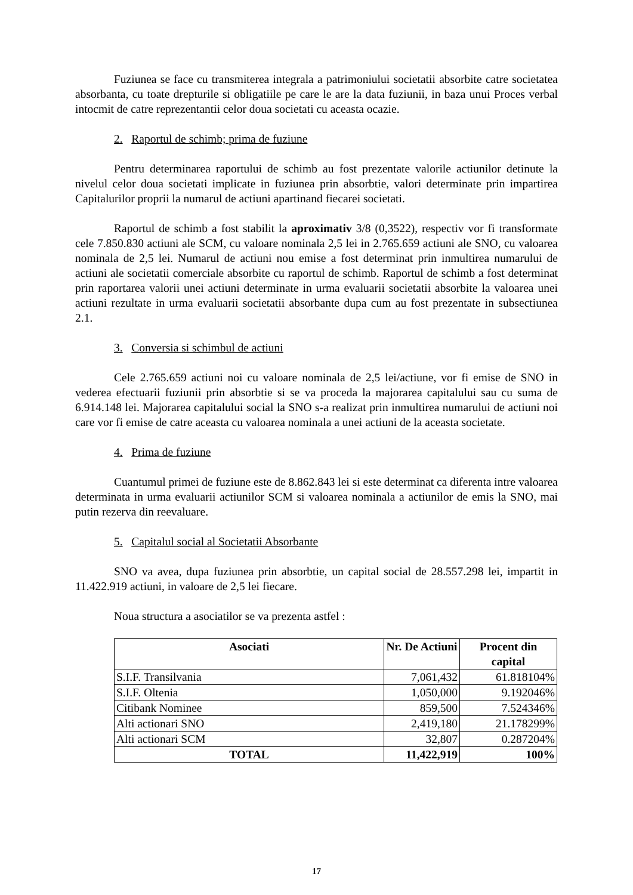Fuziunea se face cu transmiterea integrala a patrimoniului societatii absorbite catre societatea absorbanta, cu toate drepturile si obligatiile pe care le are la data fuziunii, in baza unui Proces verbal intocmit de catre reprezentantii celor doua societati cu aceasta ocazie.
2. Raportul de schimb; prima de fuziune
Pentru determinarea raportului de schimb au fost prezentate valorile actiunilor detinute la nivelul celor doua societati implicate in fuziunea prin absorbtie, valori determinate prin impartirea Capitalurilor proprii la numarul de actiuni apartinand fiecarei societati.
Raportul de schimb a fost stabilit la aproximativ 3/8 (0,3522), respectiv vor fi transformate cele 7.850.830 actiuni ale SCM, cu valoare nominala 2,5 lei in 2.765.659 actiuni ale SNO, cu valoarea nominala de 2,5 lei. Numarul de actiuni nou emise a fost determinat prin inmultirea numarului de actiuni ale societatii comerciale absorbite cu raportul de schimb. Raportul de schimb a fost determinat prin raportarea valorii unei actiuni determinate in urma evaluarii societatii absorbite la valoarea unei actiuni rezultate in urma evaluarii societatii absorbante dupa cum au fost prezentate in subsectiunea 2.1.
3. Conversia si schimbul de actiuni
Cele 2.765.659 actiuni noi cu valoare nominala de 2,5 lei/actiune, vor fi emise de SNO in vederea efectuarii fuziunii prin absorbtie si se va proceda la majorarea capitalului sau cu suma de 6.914.148 lei. Majorarea capitalului social la SNO s-a realizat prin inmultirea numarului de actiuni noi care vor fi emise de catre aceasta cu valoarea nominala a unei actiuni de la aceasta societate.
4. Prima de fuziune
Cuantumul primei de fuziune este de 8.862.843 lei si este determinat ca diferenta intre valoarea determinata in urma evaluarii actiunilor SCM si valoarea nominala a actiunilor de emis la SNO, mai putin rezerva din reevaluare.
5. Capitalul social al Societatii Absorbante
SNO va avea, dupa fuziunea prin absorbtie, un capital social de 28.557.298 lei, impartit in 11.422.919 actiuni, in valoare de 2,5 lei fiecare.
Noua structura a asociatilor se va prezenta astfel :
| Asociati | Nr. De Actiuni | Procent din capital |
| --- | --- | --- |
| S.I.F. Transilvania | 7,061,432 | 61.818104% |
| S.I.F. Oltenia | 1,050,000 | 9.192046% |
| Citibank Nominee | 859,500 | 7.524346% |
| Alti actionari SNO | 2,419,180 | 21.178299% |
| Alti actionari SCM | 32,807 | 0.287204% |
| TOTAL | 11,422,919 | 100% |
17